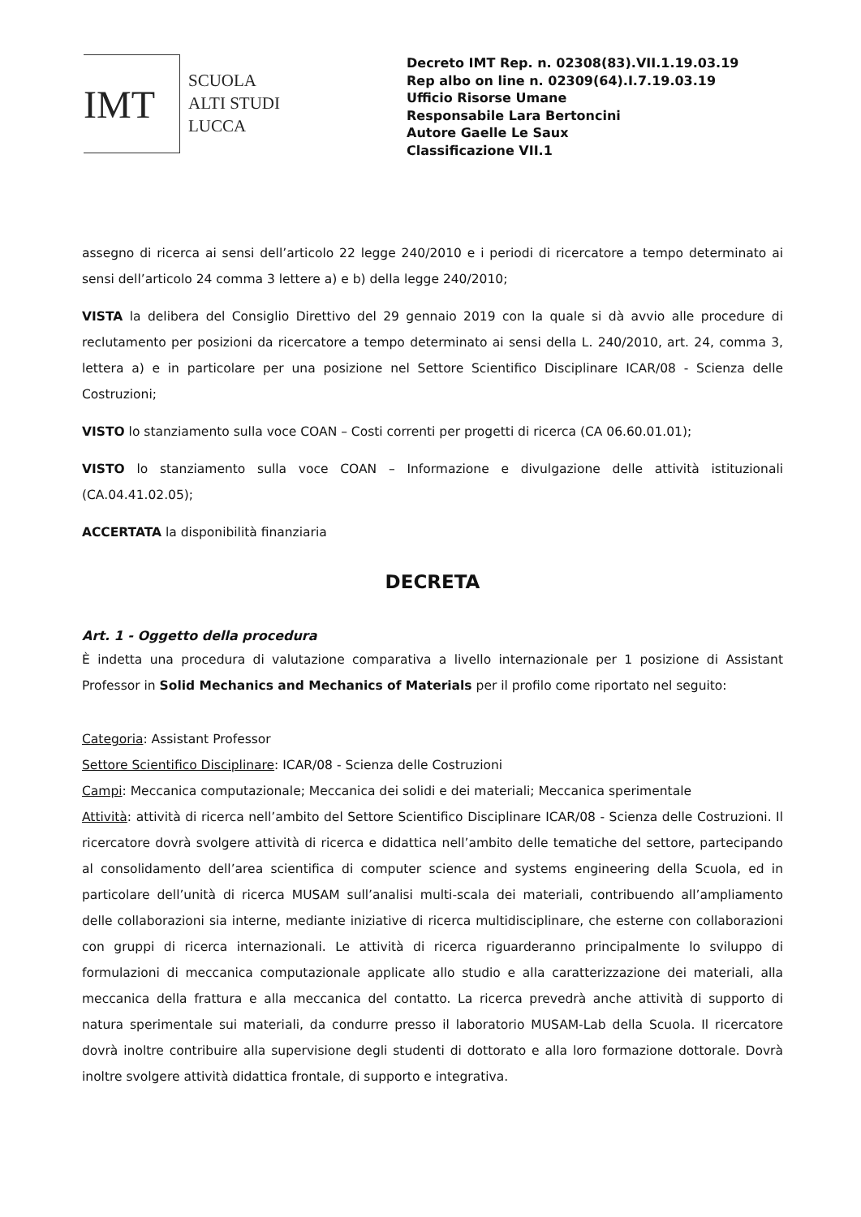IMT
SCUOLA
ALTI STUDI
LUCCA
Decreto IMT Rep. n. 02308(83).VII.1.19.03.19
Rep albo on line n. 02309(64).I.7.19.03.19
Ufficio Risorse Umane
Responsabile Lara Bertoncini
Autore Gaelle Le Saux
Classificazione VII.1
assegno di ricerca ai sensi dell’articolo 22 legge 240/2010 e i periodi di ricercatore a tempo determinato ai sensi dell’articolo 24 comma 3 lettere a) e b) della legge 240/2010;
VISTA la delibera del Consiglio Direttivo del 29 gennaio 2019 con la quale si dà avvio alle procedure di reclutamento per posizioni da ricercatore a tempo determinato ai sensi della L. 240/2010, art. 24, comma 3, lettera a) e in particolare per una posizione nel Settore Scientifico Disciplinare ICAR/08 - Scienza delle Costruzioni;
VISTO lo stanziamento sulla voce COAN – Costi correnti per progetti di ricerca (CA 06.60.01.01);
VISTO lo stanziamento sulla voce COAN – Informazione e divulgazione delle attività istituzionali (CA.04.41.02.05);
ACCERTATA la disponibilità finanziaria
DECRETA
Art. 1 - Oggetto della procedura
È indetta una procedura di valutazione comparativa a livello internazionale per 1 posizione di Assistant Professor in Solid Mechanics and Mechanics of Materials per il profilo come riportato nel seguito:
Categoria: Assistant Professor
Settore Scientifico Disciplinare: ICAR/08 - Scienza delle Costruzioni
Campi: Meccanica computazionale; Meccanica dei solidi e dei materiali; Meccanica sperimentale
Attività: attività di ricerca nell’ambito del Settore Scientifico Disciplinare ICAR/08 - Scienza delle Costruzioni. Il ricercatore dovrà svolgere attività di ricerca e didattica nell’ambito delle tematiche del settore, partecipando al consolidamento dell’area scientifica di computer science and systems engineering della Scuola, ed in particolare dell’unità di ricerca MUSAM sull’analisi multi-scala dei materiali, contribuendo all’ampliamento delle collaborazioni sia interne, mediante iniziative di ricerca multidisciplinare, che esterne con collaborazioni con gruppi di ricerca internazionali. Le attività di ricerca riguarderanno principalmente lo sviluppo di formulazioni di meccanica computazionale applicate allo studio e alla caratterizzazione dei materiali, alla meccanica della frattura e alla meccanica del contatto. La ricerca prevedrà anche attività di supporto di natura sperimentale sui materiali, da condurre presso il laboratorio MUSAM-Lab della Scuola. Il ricercatore dovrà inoltre contribuire alla supervisione degli studenti di dottorato e alla loro formazione dottorale. Dovrà inoltre svolgere attività didattica frontale, di supporto e integrativa.